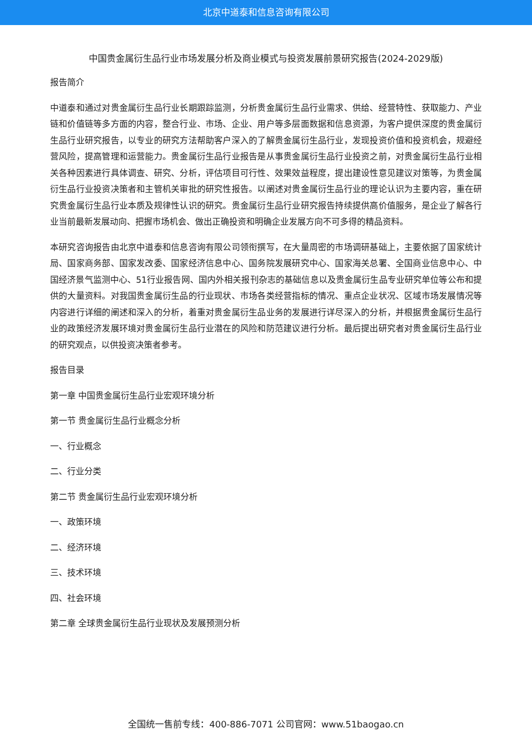北京中道泰和信息咨询有限公司
中国贵金属衍生品行业市场发展分析及商业模式与投资发展前景研究报告(2024-2029版)
报告简介
中道泰和通过对贵金属衍生品行业长期跟踪监测，分析贵金属衍生品行业需求、供给、经营特性、获取能力、产业链和价值链等多方面的内容，整合行业、市场、企业、用户等多层面数据和信息资源，为客户提供深度的贵金属衍生品行业研究报告，以专业的研究方法帮助客户深入的了解贵金属衍生品行业，发现投资价值和投资机会，规避经营风险，提高管理和运营能力。贵金属衍生品行业报告是从事贵金属衍生品行业投资之前，对贵金属衍生品行业相关各种因素进行具体调查、研究、分析，评估项目可行性、效果效益程度，提出建设性意见建议对策等，为贵金属衍生品行业投资决策者和主管机关审批的研究性报告。以阐述对贵金属衍生品行业的理论认识为主要内容，重在研究贵金属衍生品行业本质及规律性认识的研究。贵金属衍生品行业研究报告持续提供高价值服务，是企业了解各行业当前最新发展动向、把握市场机会、做出正确投资和明确企业发展方向不可多得的精品资料。
本研究咨询报告由北京中道泰和信息咨询有限公司领衔撰写，在大量周密的市场调研基础上，主要依据了国家统计局、国家商务部、国家发改委、国家经济信息中心、国务院发展研究中心、国家海关总署、全国商业信息中心、中国经济景气监测中心、51行业报告网、国内外相关报刊杂志的基础信息以及贵金属衍生品专业研究单位等公布和提供的大量资料。对我国贵金属衍生品的行业现状、市场各类经营指标的情况、重点企业状况、区域市场发展情况等内容进行详细的阐述和深入的分析，着重对贵金属衍生品业务的发展进行详尽深入的分析，并根据贵金属衍生品行业的政策经济发展环境对贵金属衍生品行业潜在的风险和防范建议进行分析。最后提出研究者对贵金属衍生品行业的研究观点，以供投资决策者参考。
报告目录
第一章 中国贵金属衍生品行业宏观环境分析
第一节 贵金属衍生品行业概念分析
一、行业概念
二、行业分类
第二节 贵金属衍生品行业宏观环境分析
一、政策环境
二、经济环境
三、技术环境
四、社会环境
第二章 全球贵金属衍生品行业现状及发展预测分析
全国统一售前专线：400-886-7071 公司官网：www.51baogao.cn